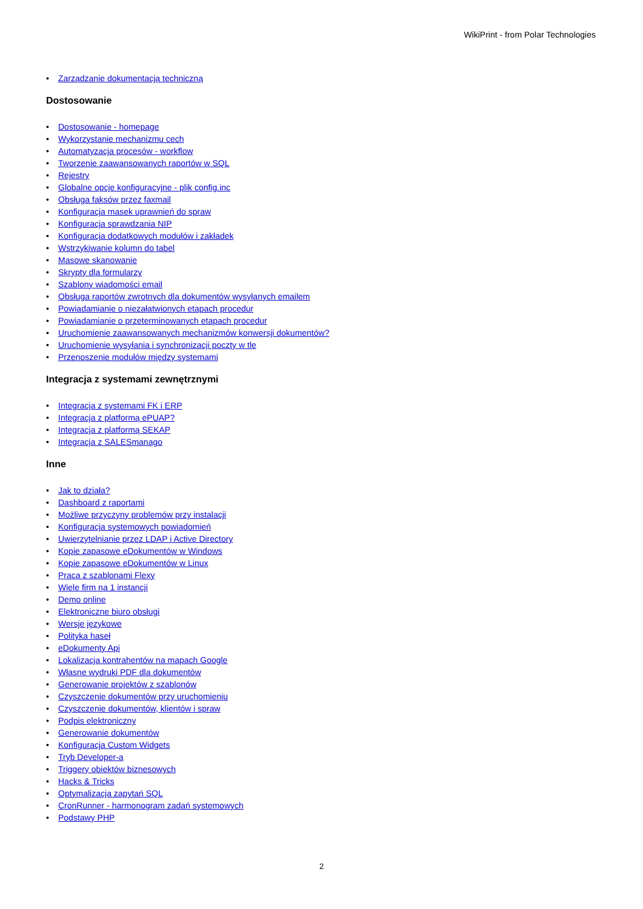WikiPrint - from Polar Technologies
• Zarządzanie dokumentacją techniczną
Dostosowanie
• Dostosowanie - homepage
• Wykorzystanie mechanizmu cech
• Automatyzacja procesów - workflow
• Tworzenie zaawansowanych raportów w SQL
• Rejestry
• Globalne opcje konfiguracyjne - plik config.inc
• Obsługa faksów przez faxmail
• Konfiguracja masek uprawnień do spraw
• Konfiguracja sprawdzania NIP
• Konfiguracja dodatkowych modułów i zakładek
• Wstrzykiwanie kolumn do tabel
• Masowe skanowanie
• Skrypty dla formularzy
• Szablony wiadomości email
• Obsługa raportów zwrotnych dla dokumentów wysyłanych emailem
• Powiadamianie o niezałatwionych etapach procedur
• Powiadamianie o przeterminowanych etapach procedur
• Uruchomienie zaawansowanych mechanizmów konwersji dokumentów?
• Uruchomienie wysyłania i synchronizacji poczty w tle
• Przenoszenie modułów między systemami
Integracja z systemami zewnętrznymi
• Integracja z systemami FK i ERP
• Integracja z platformą ePUAP?
• Integracja z platformą SEKAP
• Integracja z SALESmanago
Inne
• Jak to działa?
• Dashboard z raportami
• Możliwe przyczyny problemów przy instalacji
• Konfiguracja systemowych powiadomień
• Uwierzytelnianie przez LDAP i Active Directory
• Kopie zapasowe eDokumentów w Windows
• Kopie zapasowe eDokumentów w Linux
• Praca z szablonami Flexy
• Wiele firm na 1 instancji
• Demo online
• Elektroniczne biuro obsługi
• Wersje językowe
• Polityka haseł
• eDokumenty Api
• Lokalizacja kontrahentów na mapach Google
• Własne wydruki PDF dla dokumentów
• Generowanie projektów z szablonów
• Czyszczenie dokumentów przy uruchomieniu
• Czyszczenie dokumentów, klientów i spraw
• Podpis elektroniczny
• Generowanie dokumentów
• Konfiguracja Custom Widgets
• Tryb Developer-a
• Triggery obiektów biznesowych
• Hacks & Tricks
• Optymalizacja zapytań SQL
• CronRunner - harmonogram zadań systemowych
• Podstawy PHP
2